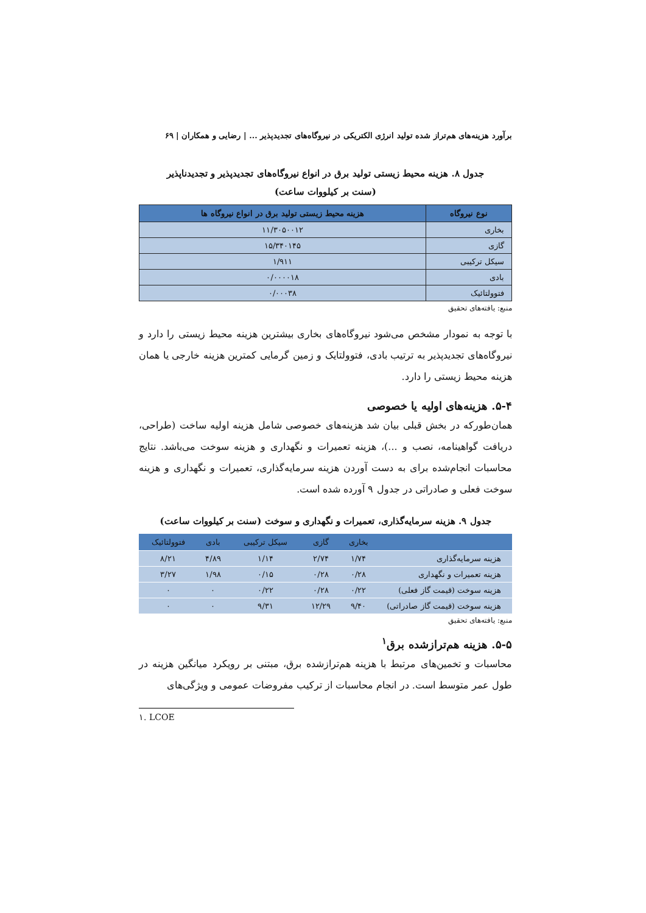برآورد هزینه‌های هم‌تراز شده تولید انرژی الکتریکی در نیروگاه‌های تجدیدپذیر ... | رضایی و همکاران | ۶۹
جدول ۸. هزینه محیط زیستی تولید برق در انواع نیروگاه‌های تجدیدپذیر و تجدیدناپذیر
(سنت بر کیلووات ساعت)
| نوع نیروگاه | هزینه محیط زیستی تولید برق در انواع نیروگاه ها |
| --- | --- |
| بخاری | ۱۱/۳۰۵۰۰۱۲ |
| گازی | ۱۵/۳۴۰۱۴۵ |
| سیکل ترکیبی | ۱/۹۱۱ |
| بادی | ۰/۰۰۰۰۱۸ |
| فتوولتائیک | ۰/۰۰۰۳۸ |
منبع: یافته‌های تحقیق
با توجه به نمودار مشخص می‌شود نیروگاه‌های بخاری بیشترین هزینه محیط زیستی را دارد و نیروگاه‌های تجدیدپذیر به ترتیب بادی، فتوولتایک و زمین گرمایی کمترین هزینه خارجی یا همان هزینه محیط زیستی را دارد.
۵-۴. هزینه‌های اولیه یا خصوصی
همان‌طورکه در بخش قبلی بیان شد هزینه‌های خصوصی شامل هزینه اولیه ساخت (طراحی، دریافت گواهینامه، نصب و ...)، هزینه تعمیرات و نگهداری و هزینه سوخت می‌باشد. نتایج محاسبات انجام‌شده برای به دست آوردن هزینه سرمایه‌گذاری، تعمیرات و نگهداری و هزینه سوخت فعلی و صادراتی در جدول ۹ آورده شده است.
جدول ۹. هزینه سرمایه‌گذاری، تعمیرات و نگهداری و سوخت (سنت بر کیلووات ساعت)
| | بخاری | گازی | سیکل ترکیبی | بادی | فتوولتائیک |
| --- | --- | --- | --- | --- | --- |
| هزینه سرمایه‌گذاری | ۱/۷۴ | ۲/۷۴ | ۱/۱۴ | ۴/۸۹ | ۸/۲۱ |
| هزینه تعمیرات و نگهداری | ۰/۲۸ | ۰/۲۸ | ۰/۱۵ | ۱/۹۸ | ۳/۲۷ |
| هزینه سوخت (قیمت گاز فعلی) | ۰/۲۲ | ۰/۲۸ | ۰/۲۲ | ۰ | ۰ |
| هزینه سوخت (قیمت گاز صادراتی) | ۹/۴۰ | ۱۲/۲۹ | ۹/۳۱ | ۰ | ۰ |
منبع: یافته‌های تحقیق
۵-۵. هزینه هم‌ترازشده برق<sup>۱</sup>
محاسبات و تخمین‌های مرتبط با هزینه هم‌ترازشده برق، مبتنی بر رویکرد میانگین هزینه در طول عمر متوسط است. در انجام محاسبات از ترکیب مفروضات عمومی و ویژگی‌های
۱. LCOE